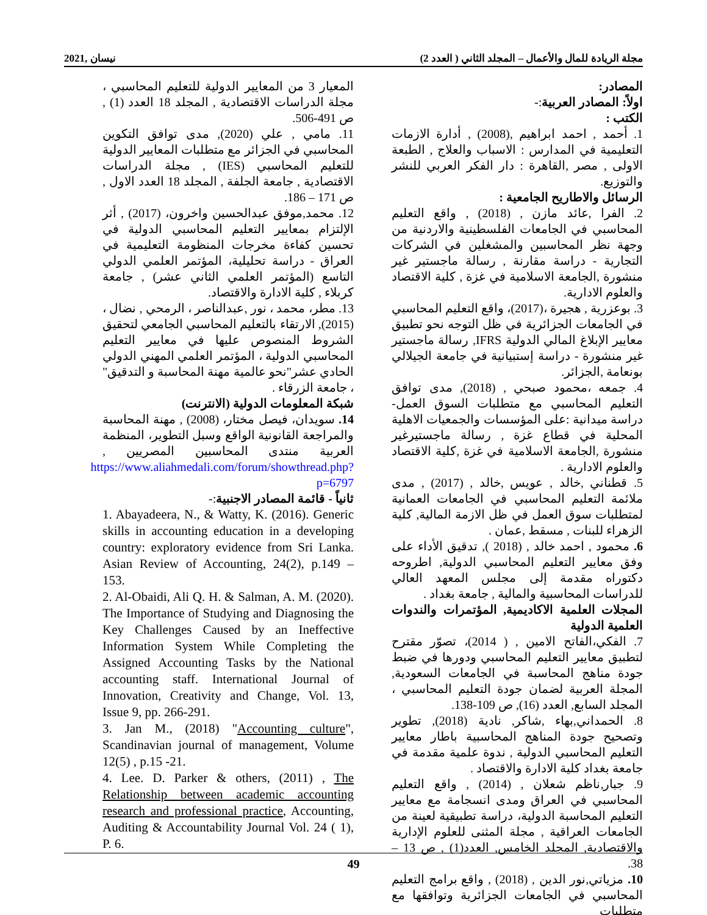مجلة الريادة للمال والأعمال – المجلد الثاني ( العدد 2) نيسان ,2021
المصادر:
اولاً: المصادر العربية:-
الكتب :
1. أحمد , احمد ابراهيم ,(2008) , أدارة الازمات التعليمية في المدارس : الاسباب والعلاج , الطبعة الاولى , مصر ,القاهرة : دار الفكر العربي للنشر والتوزيع.
الرسائل والاطاريح الجامعية :
2. الفرا ,عائد مازن , (2018) , واقع التعليم المحاسبي في الجامعات الفلسطينية والاردنية من وجهة نظر المحاسبين والمشغلين في الشركات التجارية - دراسة مقارنة , رسالة ماجستير غير منشورة ,الجامعة الاسلامية في غزة , كلية الاقتصاد والعلوم الادارية.
3. بوعزرية , هجيرة ،(2017)، واقع التعليم المحاسبي في الجامعات الجزائرية في ظل التوجه نحو تطبيق معايير الإبلاغ المالي الدولية IFRS, رسالة ماجستير غير منشورة - دراسة إستبيانية في جامعة الجيلالي بونعامة ,الجزائر.
4. جمعه ،محمود صبحي , (2018), مدى توافق التعليم المحاسبي مع متطلبات السوق العمل- دراسة ميدانية :على المؤسسات والجمعيات الاهلية المحلية في قطاع غزة , رسالة ماجستيرغير منشورة ,الجامعة الاسلامية في غزة ,كلية الاقتصاد والعلوم الادارية .
5. قطناني ,خالد , عويس ,خالد , (2017) , مدى ملائمة التعليم المحاسبي في الجامعات العمانية لمتطلبات سوق العمل في ظل الازمة المالية, كلية الزهراء للبنات , مسقط ,عمان .
6. محمود , احمد خالد , (2018 ), تدقيق الأداء على وفق معايير التعليم المحاسبي الدولية, اطروحه دكتوراه مقدمة إلى مجلس المعهد العالي للدراسات المحاسبية والمالية , جامعة بغداد .
المجلات العلمية الاكاديمية, المؤتمرات والندوات العلمية الدولية
7. الفكي،الفاتح الامين , ( 2014)، تصوّر مقترح لتطبيق معايير التعليم المحاسبي ودورها في ضبط جودة مناهج المحاسبة في الجامعات السعودية, المجلة العربية لضمان جودة التعليم المحاسبي ، المجلد السابع, العدد (16), ص 109-138.
8. الحمداني,بهاء ,شاكر, نادية (2018), تطوير وتصحيح جودة المناهج المحاسبية باطار معايير التعليم المحاسبي الدولية , ندوة علمية مقدمة في جامعة بغداد كلية الادارة والاقتصاد .
9. جبار,ناظم شعلان , (2014) , واقع التعليم المحاسبي في العراق ومدى انسجامة مع معايير التعليم المحاسبة الدولية، دراسة تطبيقية لعينة من الجامعات العراقية , مجلة المثنى للعلوم الإدارية والاقتصادية, المجلد الخامس, العدد(1) , ص 13 – 38.
10. مزياتي,نور الدين , (2018) , واقع برامج التعليم المحاسبي في الجامعات الجزائرية وتوافقها مع متطلبات
المعيار 3 من المعايير الدولية للتعليم المحاسبي ، مجلة الدراسات الاقتصادية , المجلد 18 العدد (1) , ص 491-506.
11. مامي , علي (2020), مدى توافق التكوين المحاسبي في الجزائر مع متطلبات المعايير الدولية للتعليم المحاسبي (IES) , مجلة الدراسات الاقتصادية , جامعة الجلفة , المجلد 18 العدد الاول , ص 171 – 186.
12. محمد,موفق عبدالحسين واخرون، (2017) , أثر الإلتزام بمعايير التعليم المحاسبي الدولية في تحسين كفاءة مخرجات المنظومة التعليمية في العراق - دراسة تحليلية، المؤتمر العلمي الدولي التاسع (المؤتمر العلمي الثاني عشر) , جامعة كربلاء , كلية الادارة والاقتصاد.
13. مطر، محمد ، نور ,عبدالناصر ، الرمحي , نضال ، (2015), الارتقاء بالتعليم المحاسبي الجامعي لتحقيق الشروط المنصوص عليها في معايير التعليم المحاسبي الدولية ، المؤتمر العلمي المهني الدولي الحادي عشر"نحو عالمية مهنة المحاسبة و التدقيق" ، جامعة الزرقاء .
شبكة المعلومات الدولية (الانترنت)
14. سويدان، فيصل مختار، (2008) , مهنة المحاسبة والمراجعة القانونية الواقع وسبل التطوير، المنظمة العربية منتدى المحاسبين المصريين , https://www.aliahmedali.com/forum/showthread.php?p=6797
ثانياً - قائمة المصادر الاجنبية:-
1. Abayadeera, N., & Watty, K. (2016). Generic skills in accounting education in a developing country: exploratory evidence from Sri Lanka. Asian Review of Accounting, 24(2), p.149 – 153.
2. Al-Obaidi, Ali Q. H. & Salman, A. M. (2020). The Importance of Studying and Diagnosing the Key Challenges Caused by an Ineffective Information System While Completing the Assigned Accounting Tasks by the National accounting staff. International Journal of Innovation, Creativity and Change, Vol. 13, Issue 9, pp. 266-291.
3. Jan M., (2018) "Accounting culture", Scandinavian journal of management, Volume 12(5) , p.15 -21.
4. Lee. D. Parker & others, (2011) , The Relationship between academic accounting research and professional practice, Accounting, Auditing & Accountability Journal Vol. 24 ( 1), P. 6.
49